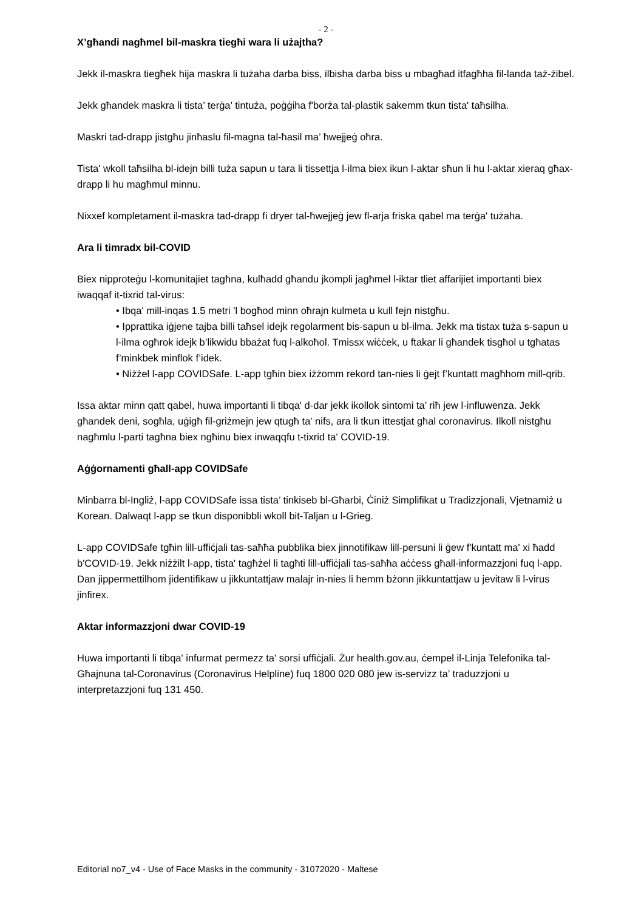- 2 -
X’għandi nagħmel bil-maskra tiegħi wara li użajtha?
Jekk il-maskra tiegħek hija maskra li tużaha darba biss, ilbisha darba biss u mbagħad itfagħha fil-landa taż-żibel.
Jekk għandek maskra li tista’ terġa’ tintuża, poġġiha f'borża tal-plastik sakemm tkun tista' taħsilha.
Maskri tad-drapp jistgħu jinħaslu fil-magna tal-ħasil ma’ ħwejjeġ oħra.
Tista' wkoll taħsilha bl-idejn billi tuża sapun u tara li tissettja l-ilma biex ikun l-aktar sħun li hu l-aktar xieraq għax-drapp li hu magħmul minnu.
Nixxef kompletament il-maskra tad-drapp fi dryer tal-ħwejjeġ jew fl-arja friska qabel ma terġa' tużaha.
Ara li timradx bil-COVID
Biex nipproteġu l-komunitajiet tagħna, kulħadd għandu jkompli jagħmel l-iktar tliet affarijiet importanti biex iwaqqaf it-tixrid tal-virus:
• Ibqa' mill-inqas 1.5 metri 'l bogħod minn oħrajn kulmeta u kull fejn nistgħu.
• Ipprattika iġjene tajba billi taħsel idejk regolarment bis-sapun u bl-ilma. Jekk ma tistax tuża s-sapun u l-ilma ogħrok idejk b’likwidu bbażat fuq l-alkoħol. Tmissx wiċċek, u ftakar li għandek tisgħol u tgħatas f’minkbek minflok f’idek.
• Niżżel l-app COVIDSafe. L-app tgħin biex iżżomm rekord tan-nies li ġejt f’kuntatt magħhom mill-qrib.
Issa aktar minn qatt qabel, huwa importanti li tibqa' d-dar jekk ikollok sintomi ta’ riħ jew l-influwenza. Jekk għandek deni, sogħla, uġigħ fil-griżmejn jew qtugħ ta' nifs, ara li tkun ittestjat għal coronavirus. Ilkoll nistgħu nagħmlu l-parti tagħna biex ngħinu biex inwaqqfu t-tixrid ta' COVID-19.
Aġġornamenti għall-app COVIDSafe
Minbarra bl-Ingliż, l-app COVIDSafe issa tista’ tinkiseb bl-Għarbi, Ċiniż Simplifikat u Tradizzjonali, Vjetnamiż u Korean. Dalwaqt l-app se tkun disponibbli wkoll bit-Taljan u l-Grieg.
L-app COVIDSafe tgħin lill-uffiċjali tas-saħħa pubblika biex jinnotifikaw lill-persuni li ġew f'kuntatt ma' xi ħadd b'COVID-19. Jekk niżżilt l-app, tista' tagħżel li tagħti lill-uffiċjali tas-saħħa aċċess għall-informazzjoni fuq l-app. Dan jippermettilhom jidentifikaw u jikkuntattjaw malajr in-nies li hemm bżonn jikkuntattjaw u jevitaw li l-virus jinfirex.
Aktar informazzjoni dwar COVID-19
Huwa importanti li tibqa' infurmat permezz ta' sorsi uffiċjali. Żur health.gov.au, ċempel il-Linja Telefonika tal-Għajnuna tal-Coronavirus (Coronavirus Helpline) fuq 1800 020 080 jew is-servizz ta’ traduzzjoni u interpretazzjoni fuq 131 450.
Editorial no7_v4 - Use of Face Masks in the community - 31072020 - Maltese